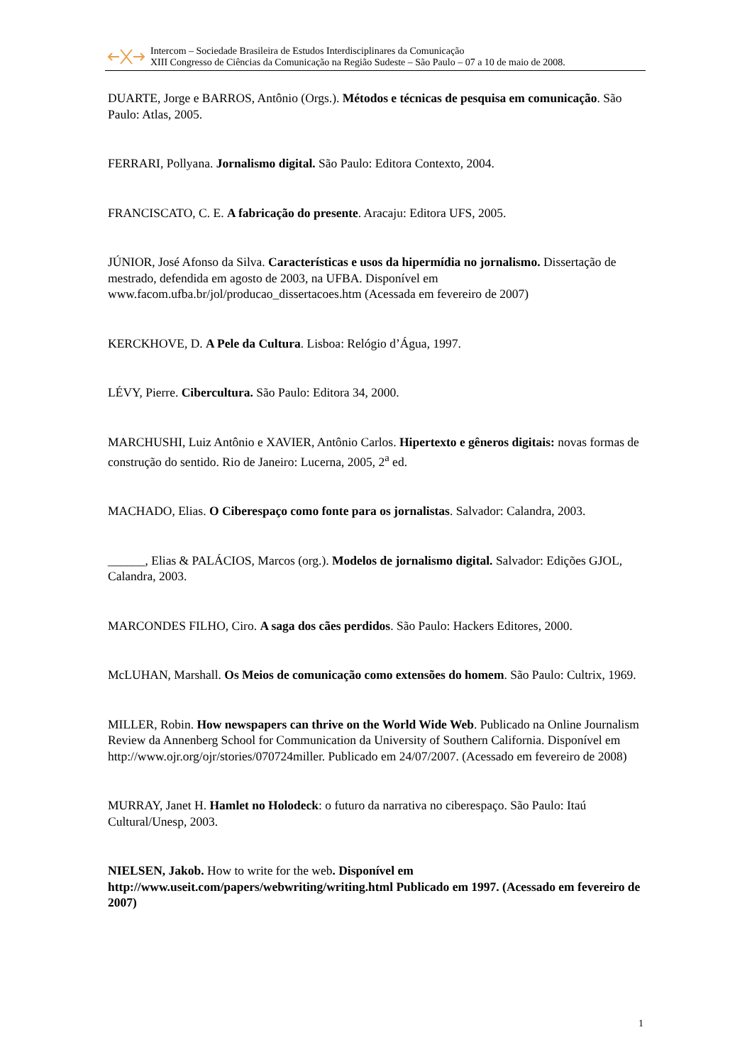Intercom – Sociedade Brasileira de Estudos Interdisciplinares da Comunicação
XIII Congresso de Ciências da Comunicação na Região Sudeste – São Paulo – 07 a 10 de maio de 2008.
DUARTE, Jorge e BARROS, Antônio (Orgs.). Métodos e técnicas de pesquisa em comunicação. São Paulo: Atlas, 2005.
FERRARI, Pollyana. Jornalismo digital. São Paulo: Editora Contexto, 2004.
FRANCISCATO, C. E. A fabricação do presente. Aracaju: Editora UFS, 2005.
JÚNIOR, José Afonso da Silva. Características e usos da hipermídia no jornalismo. Dissertação de mestrado, defendida em agosto de 2003, na UFBA. Disponível em www.facom.ufba.br/jol/producao_dissertacoes.htm (Acessada em fevereiro de 2007)
KERCKHOVE, D. A Pele da Cultura. Lisboa: Relógio d’Água, 1997.
LÉVY, Pierre. Cibercultura. São Paulo: Editora 34, 2000.
MARCHUSHI, Luiz Antônio e XAVIER, Antônio Carlos. Hipertexto e gêneros digitais: novas formas de construção do sentido. Rio de Janeiro: Lucerna, 2005, 2<sup>a</sup> ed.
MACHADO, Elias. O Ciberespaço como fonte para os jornalistas. Salvador: Calandra, 2003.
______, Elias & PALÁCIOS, Marcos (org.). Modelos de jornalismo digital. Salvador: Edições GJOL, Calandra, 2003.
MARCONDES FILHO, Ciro. A saga dos cães perdidos. São Paulo: Hackers Editores, 2000.
McLUHAN, Marshall. Os Meios de comunicação como extensões do homem. São Paulo: Cultrix, 1969.
MILLER, Robin. How newspapers can thrive on the World Wide Web. Publicado na Online Journalism Review da Annenberg School for Communication da University of Southern California. Disponível em http://www.ojr.org/ojr/stories/070724miller. Publicado em 24/07/2007. (Acessado em fevereiro de 2008)
MURRAY, Janet H. Hamlet no Holodeck: o futuro da narrativa no ciberespaço. São Paulo: Itaú Cultural/Unesp, 2003.
NIELSEN, Jakob. How to write for the web. Disponível em http://www.useit.com/papers/webwriting/writing.html Publicado em 1997. (Acessado em fevereiro de 2007)
1